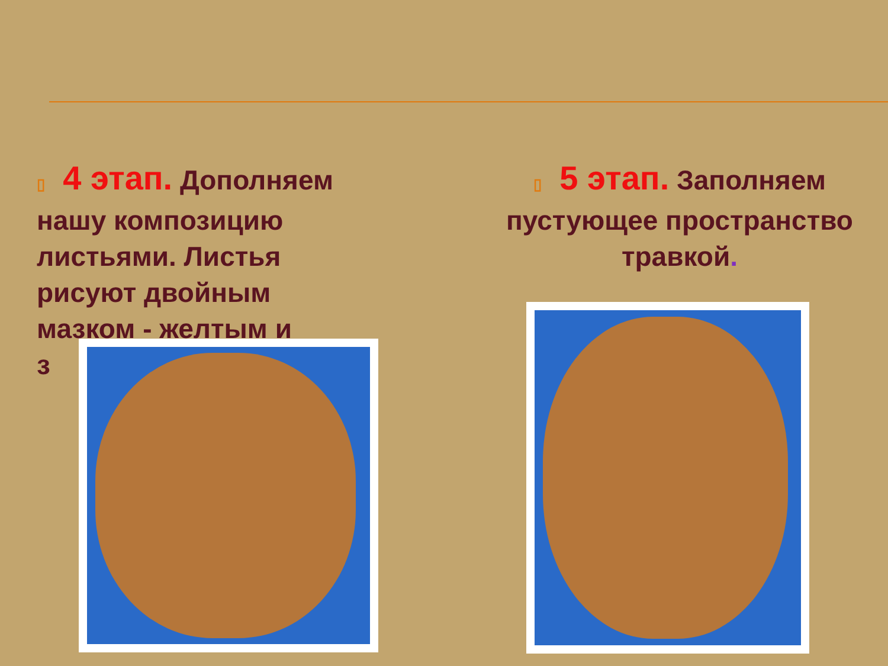▯ 4 этап. Дополняем
нашу композицию
листьями. Листья
рисуют двойным
мазком - желтым и
з
▯ 5 этап. Заполняем пустующее пространство травкой.